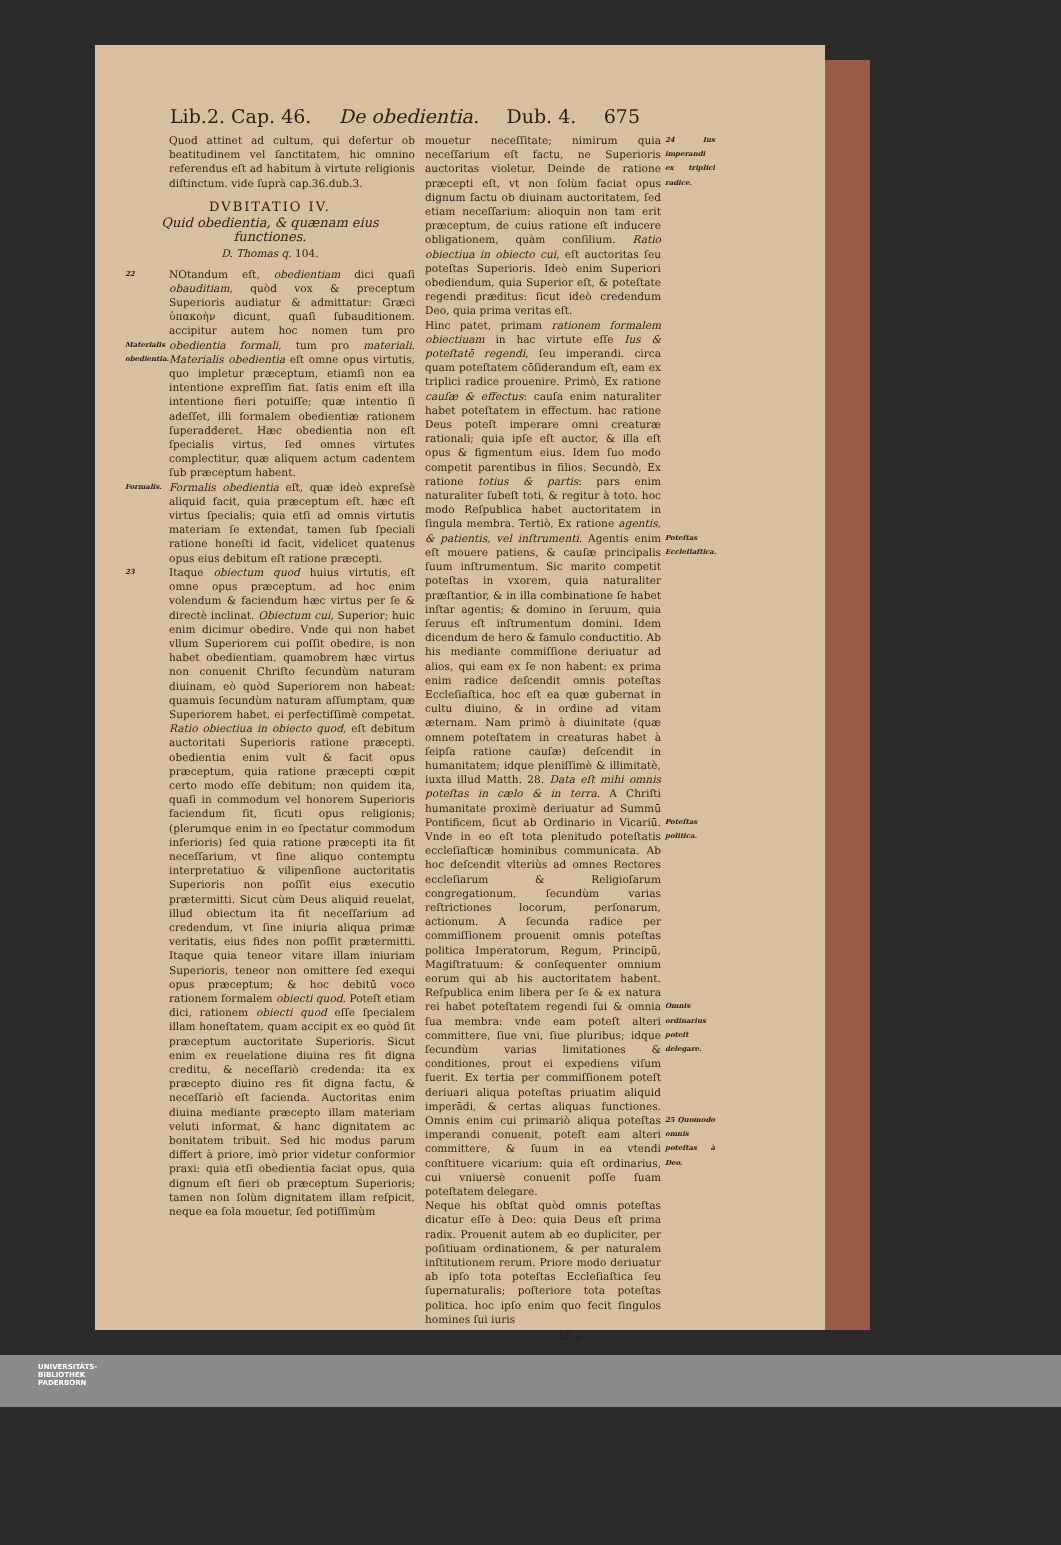Lib.2. Cap. 46. De obedientia. Dub. 4. 675
Quod attinet ad cultum, qui defertur ob beatitudinem vel ſanctitatem, hic omnino referendus eſt ad habitum à virtute religionis diſtinctum. vide ſuprà cap.36.dub.3.
DVBITATIO IV.
Quid obedientia, & quænam eius functiones.
D. Thomas q. 104.
22
Materialis obedientia.
NOtandum eſt, obedientiam dici quaſi obauditiam, quòd vox & preceptum Superioris audiatur & admittatur: Græci ὑπακοὴν dicunt, quaſi ſubauditionem. accipitur autem hoc nomen tum pro obedientia formali, tum pro materiali. Materialis obedientia eſt omne opus virtutis, quo impletur præceptum, etiamſi non ea intentione expreſſim fiat. ſatis enim eſt illa intentione fieri potuiſſe; quæ intentio ſi adeſſet, illi formalem obedientiæ rationem ſuperadderet. Hæc obedientia non eſt ſpecialis virtus, ſed omnes virtutes complectitur, quæ aliquem actum cadentem ſub præceptum habent.
Formalis.
Formalis obedientia eſt, quæ ideò expreſsè aliquid facit, quia præceptum eſt. hæc eſt virtus ſpecialis; quia etſi ad omnis virtutis materiam ſe extendat, tamen ſub ſpeciali ratione honeſti id facit, videlicet quatenus opus eius debitum eſt ratione præcepti.
23
Itaque obiectum quod huius virtutis, eſt omne opus præceptum. ad hoc enim volendum & faciendum hæc virtus per ſe & directè inclinat. Obiectum cui, Superior; huic enim dicimur obedire. Vnde qui non habet vllum Superiorem cui poſſit obedire, is non habet obedientiam. quamobrem hæc virtus non conuenit Chriſto ſecundùm naturam diuinam, eò quòd Superiorem non habeat: quamuis ſecundùm naturam aſſumptam, quæ Superiorem habet, ei perfectiſſimè competat. Ratio obiectiua in obiecto quod, eſt debitum auctoritati Superioris ratione præcepti. obedientia enim vult & facit opus præceptum, quia ratione præcepti cœpit certo modo eſſe debitum; non quidem ita, quaſi in commodum vel honorem Superioris faciendum ſit, ſicuti opus religionis; (plerumque enim in eo ſpectatur commodum inferioris) ſed quia ratione præcepti ita fit neceſſarium, vt ſine aliquo contemptu interpretatiuo & vilipenſione auctoritatis Superioris non poſſit eius executio prætermitti. Sicut cùm Deus aliquid reuelat, illud obiectum ita fit neceſſarium ad credendum, vt ſine iniuria aliqua primæ veritatis, eius fides non poſſit prætermitti. Itaque quia teneor vitare illam iniuriam Superioris, teneor non omittere ſed exequi opus præceptum; & hoc debitū voco rationem formalem obiecti quod. Poteſt etiam dici, rationem obiecti quod eſſe ſpecialem illam honeſtatem, quam accipit ex eo quòd ſit præceptum auctoritate Superioris. Sicut enim ex reuelatione diuina res fit digna creditu, & neceſſariò credenda: ita ex præcepto diuino res fit digna factu, & neceſſariò eſt facienda. Auctoritas enim diuina mediante præcepto illam materiam veluti informat, & hanc dignitatem ac bonitatem tribuit. Sed hic modus parum differt à priore, imò prior videtur conformior praxi: quia etſi obedientia faciat opus, quia dignum eſt fieri ob præceptum Superioris; tamen non ſolùm dignitatem illam reſpicit, neque ea ſola mouetur, ſed potiſſimùm
mouetur neceſſitate; nimirum quia neceſſarium eſt factu, ne Superioris auctoritas violetur. Deinde de ratione præcepti eſt, vt non ſolùm faciat opus dignum factu ob diuinam auctoritatem, ſed etiam neceſſarium: alioquin non tam erit præceptum, de cuius ratione eſt inducere obligationem, quàm conſilium. Ratio obiectiua in obiecto cui, eſt auctoritas ſeu poteſtas Superioris. Ideò enim Superiori obediendum, quia Superior eſt, & poteſtate regendi præditus: ſicut ideò credendum Deo, quia prima veritas eſt.
Hinc patet, primam rationem formalem obiectiuam in hac virtute eſſe Ius & poteſtatē regendi, ſeu imperandi. circa quam poteſtatem cōſiderandum eſt, eam ex triplici radice prouenire. Primò, Ex ratione cauſæ & effectus: cauſa enim naturaliter habet poteſtatem in effectum. hac ratione Deus poteſt imperare omni creaturæ rationali; quia ipſe eſt auctor, & illa eſt opus & figmentum eius. Idem ſuo modo competit parentibus in filios. Secundò, Ex ratione totius & partis: pars enim naturaliter ſubeſt toti, & regitur à toto. hoc modo Reſpublica habet auctoritatem in ſingula membra. Tertiò, Ex ratione agentis, & patientis, vel inſtrumenti. Agentis enim eſt mouere patiens, & cauſæ principalis ſuum inſtrumentum. Sic marito competit poteſtas in vxorem, quia naturaliter præſtantior, & in illa combinatione ſe habet inſtar agentis; & domino in ſeruum, quia ſeruus eſt inſtrumentum domini. Idem dicendum de hero & famulo conductitio. Ab his mediante commiſſione deriuatur ad alios, qui eam ex ſe non habent: ex prima enim radice deſcendit omnis poteſtas Eccleſiaſtica, hoc eſt ea quæ gubernat in cultu diuino, & in ordine ad vitam æternam. Nam primò à diuinitate (quæ omnem poteſtatem in creaturas habet à ſeipſa ratione cauſæ) deſcendit in humanitatem; idque pleniſſimè & illimitatè, iuxta illud Matth. 28. Data eſt mihi omnis poteſtas in cælo & in terra. A Chriſti humanitate proximè deriuatur ad Summū Pontificem, ſicut ab Ordinario in Vicariū. Vnde in eo eſt tota plenitudo poteſtatis eccleſiaſticæ hominibus communicata. Ab hoc deſcendit vlteriùs ad omnes Rectores eccleſiarum & Religioſarum congregationum, ſecundùm varias reſtrictiones locorum, perſonarum, actionum. A ſecunda radice per commiſſionem prouenit omnis poteſtas politica Imperatorum, Regum, Principū, Magiſtratuum: & conſequenter omnium eorum qui ab his auctoritatem habent. Reſpublica enim libera per ſe & ex natura rei habet poteſtatem regendi ſui & omnia ſua membra: vnde eam poteſt alteri committere, ſiue vni, ſiue pluribus; idque ſecundùm varias limitationes & conditiones, prout ei expediens viſum fuerit. Ex tertia per commiſſionem poteſt deriuari aliqua poteſtas priuatim aliquid imperādi, & certas aliquas functiones. Omnis enim cui primariò aliqua poteſtas imperandi conuenit, poteſt eam alteri committere, & ſuum in ea vtendi conſtituere vicarium: quia eſt ordinarius, cui vniuersè conuenit poſſe ſuam poteſtatem delegare.
Neque his obſtat quòd omnis poteſtas dicatur eſſe à Deo: quia Deus eſt prima radix. Prouenit autem ab eo dupliciter, per poſitiuam ordinationem, & per naturalem inſtitutionem rerum. Priore modo deriuatur ab ipſo tota poteſtas Eccleſiaſtica ſeu ſupernaturalis; poſteriore tota poteſtas politica. hoc ipſo enim quo fecit ſingulos homines ſui iuris
24 Ius imperandi ex triplici radice.
Poteſtas Eccleſiaſtica.
Poteſtas politica.
Omnis ordinarius poteſt delegare.
25 Quomodo omnis poteſtas à Deo.
Lll 2
UNIVERSITÄTS-
BIBLIOTHEK
PADERBORN